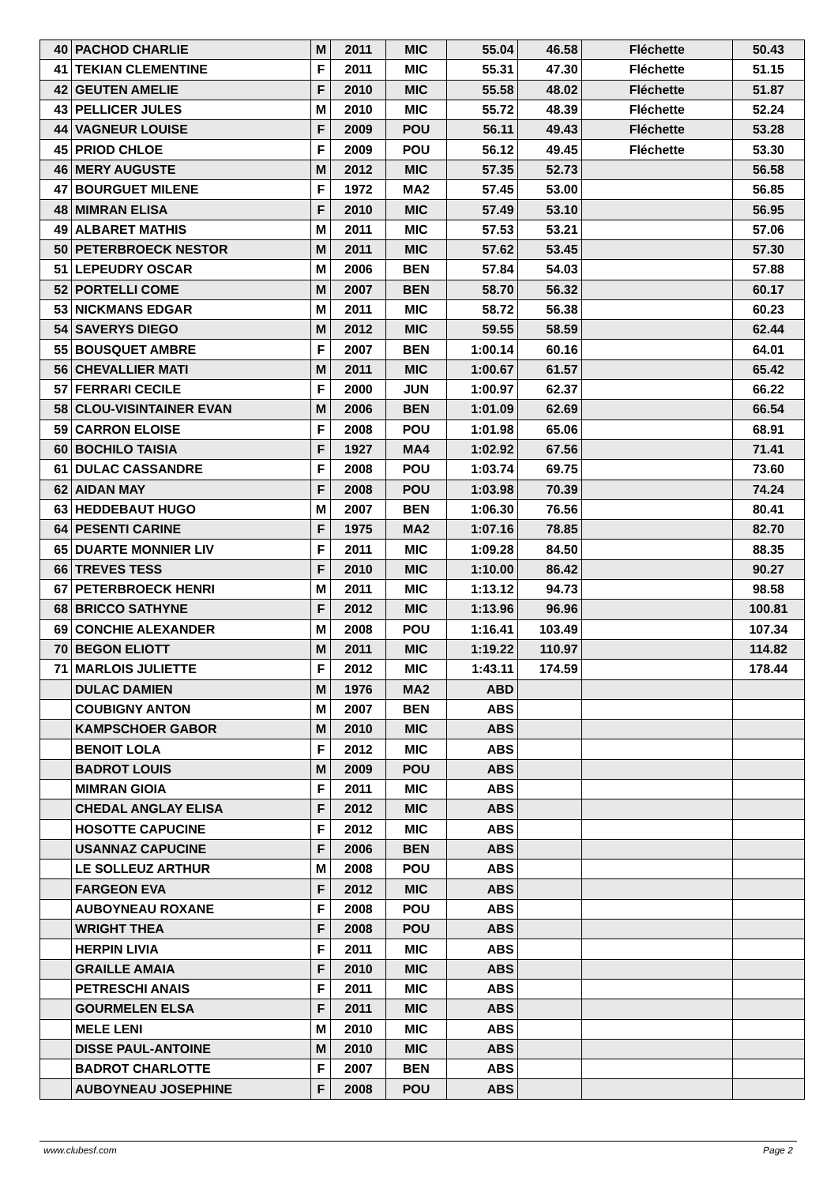| 40 | PACHOD CHARLIE | M | 2011 | MIC | 55.04 | 46.58 | Fléchette | 50.43 |
| 41 | TEKIAN CLEMENTINE | F | 2011 | MIC | 55.31 | 47.30 | Fléchette | 51.15 |
| 42 | GEUTEN AMELIE | F | 2010 | MIC | 55.58 | 48.02 | Fléchette | 51.87 |
| 43 | PELLICER JULES | M | 2010 | MIC | 55.72 | 48.39 | Fléchette | 52.24 |
| 44 | VAGNEUR LOUISE | F | 2009 | POU | 56.11 | 49.43 | Fléchette | 53.28 |
| 45 | PRIOD CHLOE | F | 2009 | POU | 56.12 | 49.45 | Fléchette | 53.30 |
| 46 | MERY AUGUSTE | M | 2012 | MIC | 57.35 | 52.73 | | 56.58 |
| 47 | BOURGUET MILENE | F | 1972 | MA2 | 57.45 | 53.00 | | 56.85 |
| 48 | MIMRAN ELISA | F | 2010 | MIC | 57.49 | 53.10 | | 56.95 |
| 49 | ALBARET MATHIS | M | 2011 | MIC | 57.53 | 53.21 | | 57.06 |
| 50 | PETERBROECK NESTOR | M | 2011 | MIC | 57.62 | 53.45 | | 57.30 |
| 51 | LEPEUDRY OSCAR | M | 2006 | BEN | 57.84 | 54.03 | | 57.88 |
| 52 | PORTELLI COME | M | 2007 | BEN | 58.70 | 56.32 | | 60.17 |
| 53 | NICKMANS EDGAR | M | 2011 | MIC | 58.72 | 56.38 | | 60.23 |
| 54 | SAVERYS DIEGO | M | 2012 | MIC | 59.55 | 58.59 | | 62.44 |
| 55 | BOUSQUET AMBRE | F | 2007 | BEN | 1:00.14 | 60.16 | | 64.01 |
| 56 | CHEVALLIER MATI | M | 2011 | MIC | 1:00.67 | 61.57 | | 65.42 |
| 57 | FERRARI CECILE | F | 2000 | JUN | 1:00.97 | 62.37 | | 66.22 |
| 58 | CLOU-VISINTAINER EVAN | M | 2006 | BEN | 1:01.09 | 62.69 | | 66.54 |
| 59 | CARRON ELOISE | F | 2008 | POU | 1:01.98 | 65.06 | | 68.91 |
| 60 | BOCHILO TAISIA | F | 1927 | MA4 | 1:02.92 | 67.56 | | 71.41 |
| 61 | DULAC CASSANDRE | F | 2008 | POU | 1:03.74 | 69.75 | | 73.60 |
| 62 | AIDAN MAY | F | 2008 | POU | 1:03.98 | 70.39 | | 74.24 |
| 63 | HEDDEBAUT HUGO | M | 2007 | BEN | 1:06.30 | 76.56 | | 80.41 |
| 64 | PESENTI CARINE | F | 1975 | MA2 | 1:07.16 | 78.85 | | 82.70 |
| 65 | DUARTE MONNIER LIV | F | 2011 | MIC | 1:09.28 | 84.50 | | 88.35 |
| 66 | TREVES TESS | F | 2010 | MIC | 1:10.00 | 86.42 | | 90.27 |
| 67 | PETERBROECK HENRI | M | 2011 | MIC | 1:13.12 | 94.73 | | 98.58 |
| 68 | BRICCO SATHYNE | F | 2012 | MIC | 1:13.96 | 96.96 | | 100.81 |
| 69 | CONCHIE ALEXANDER | M | 2008 | POU | 1:16.41 | 103.49 | | 107.34 |
| 70 | BEGON ELIOTT | M | 2011 | MIC | 1:19.22 | 110.97 | | 114.82 |
| 71 | MARLOIS JULIETTE | F | 2012 | MIC | 1:43.11 | 174.59 | | 178.44 |
| | DULAC DAMIEN | M | 1976 | MA2 | ABD | | | |
| | COUBIGNY ANTON | M | 2007 | BEN | ABS | | | |
| | KAMPSCHOER GABOR | M | 2010 | MIC | ABS | | | |
| | BENOIT LOLA | F | 2012 | MIC | ABS | | | |
| | BADROT LOUIS | M | 2009 | POU | ABS | | | |
| | MIMRAN GIOIA | F | 2011 | MIC | ABS | | | |
| | CHEDAL ANGLAY ELISA | F | 2012 | MIC | ABS | | | |
| | HOSOTTE CAPUCINE | F | 2012 | MIC | ABS | | | |
| | USANNAZ CAPUCINE | F | 2006 | BEN | ABS | | | |
| | LE SOLLEUZ ARTHUR | M | 2008 | POU | ABS | | | |
| | FARGEON EVA | F | 2012 | MIC | ABS | | | |
| | AUBOYNEAU ROXANE | F | 2008 | POU | ABS | | | |
| | WRIGHT THEA | F | 2008 | POU | ABS | | | |
| | HERPIN LIVIA | F | 2011 | MIC | ABS | | | |
| | GRAILLE AMAIA | F | 2010 | MIC | ABS | | | |
| | PETRESCHI ANAIS | F | 2011 | MIC | ABS | | | |
| | GOURMELEN ELSA | F | 2011 | MIC | ABS | | | |
| | MELE LENI | M | 2010 | MIC | ABS | | | |
| | DISSE PAUL-ANTOINE | M | 2010 | MIC | ABS | | | |
| | BADROT CHARLOTTE | F | 2007 | BEN | ABS | | | |
| | AUBOYNEAU JOSEPHINE | F | 2008 | POU | ABS | | | |
www.clubesf.com Page 2